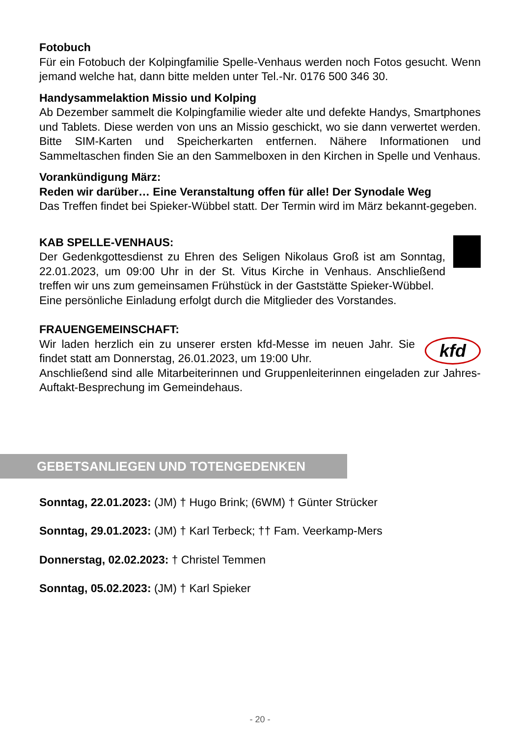Fotobuch
Für ein Fotobuch der Kolpingfamilie Spelle-Venhaus werden noch Fotos gesucht. Wenn jemand welche hat, dann bitte melden unter Tel.-Nr. 0176 500 346 30.
Handysammelaktion Missio und Kolping
Ab Dezember sammelt die Kolpingfamilie wieder alte und defekte Handys, Smartphones und Tablets. Diese werden von uns an Missio geschickt, wo sie dann verwertet werden. Bitte SIM-Karten und Speicherkarten entfernen. Nähere Informationen und Sammeltaschen finden Sie an den Sammelboxen in den Kirchen in Spelle und Venhaus.
Vorankündigung März:
Reden wir darüber… Eine Veranstaltung offen für alle! Der Synodale Weg
Das Treffen findet bei Spieker-Wübbel statt. Der Termin wird im März bekannt-gegeben.
KAB SPELLE-VENHAUS:
Der Gedenkgottesdienst zu Ehren des Seligen Nikolaus Groß ist am Sonntag, 22.01.2023, um 09:00 Uhr in der St. Vitus Kirche in Venhaus. Anschließend treffen wir uns zum gemeinsamen Frühstück in der Gaststätte Spieker-Wübbel.
Eine persönliche Einladung erfolgt durch die Mitglieder des Vorstandes.
FRAUENGEMEINSCHAFT:
kfd
Wir laden herzlich ein zu unserer ersten kfd-Messe im neuen Jahr. Sie findet statt am Donnerstag, 26.01.2023, um 19:00 Uhr.
Anschließend sind alle Mitarbeiterinnen und Gruppenleiterinnen eingeladen zur Jahres-Auftakt-Besprechung im Gemeindehaus.
GEBETSANLIEGEN UND TOTENGEDENKEN
Sonntag, 22.01.2023: (JM) † Hugo Brink; (6WM) † Günter Strücker
Sonntag, 29.01.2023: (JM) † Karl Terbeck; †† Fam. Veerkamp-Mers
Donnerstag, 02.02.2023: † Christel Temmen
Sonntag, 05.02.2023: (JM) † Karl Spieker
- 20 -